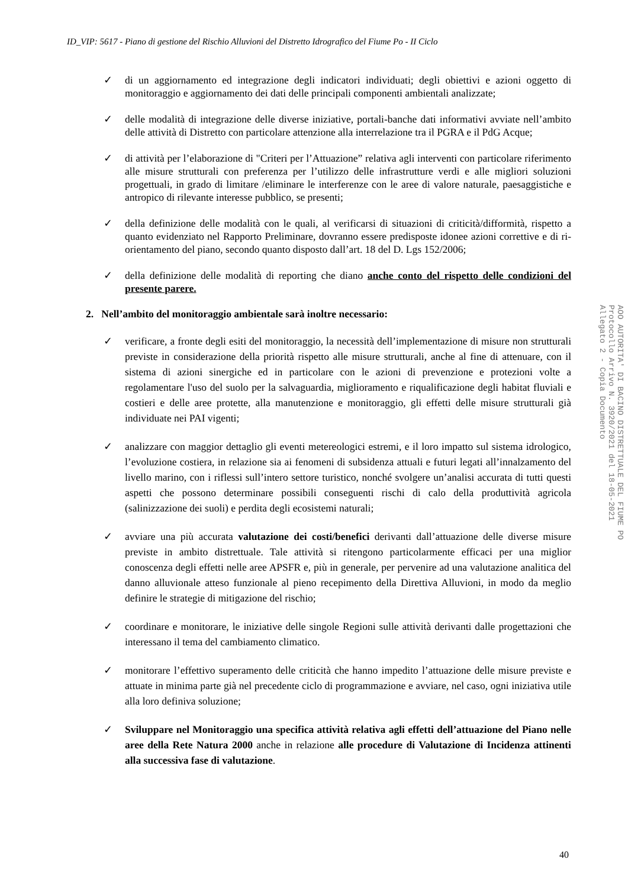ID_VIP: 5617 - Piano di gestione del Rischio Alluvioni del Distretto Idrografico del Fiume Po - II Ciclo
✓ di un aggiornamento ed integrazione degli indicatori individuati; degli obiettivi e azioni oggetto di monitoraggio e aggiornamento dei dati delle principali componenti ambientali analizzate;
✓ delle modalità di integrazione delle diverse iniziative, portali-banche dati informativi avviate nell’ambito delle attività di Distretto con particolare attenzione alla interrelazione tra il PGRA e il PdG Acque;
✓ di attività per l’elaborazione di "Criteri per l’Attuazione” relativa agli interventi con particolare riferimento alle misure strutturali con preferenza per l’utilizzo delle infrastrutture verdi e alle migliori soluzioni progettuali, in grado di limitare /eliminare le interferenze con le aree di valore naturale, paesaggistiche e antropico di rilevante interesse pubblico, se presenti;
✓ della definizione delle modalità con le quali, al verificarsi di situazioni di criticità/difformità, rispetto a quanto evidenziato nel Rapporto Preliminare, dovranno essere predisposte idonee azioni correttive e di ri-orientamento del piano, secondo quanto disposto dall’art. 18 del D. Lgs 152/2006;
✓ della definizione delle modalità di reporting che diano anche conto del rispetto delle condizioni del presente parere.
2. Nell’ambito del monitoraggio ambientale sarà inoltre necessario:
✓ verificare, a fronte degli esiti del monitoraggio, la necessità dell’implementazione di misure non strutturali previste in considerazione della priorità rispetto alle misure strutturali, anche al fine di attenuare, con il sistema di azioni sinergiche ed in particolare con le azioni di prevenzione e protezioni volte a regolamentare l'uso del suolo per la salvaguardia, miglioramento e riqualificazione degli habitat fluviali e costieri e delle aree protette, alla manutenzione e monitoraggio, gli effetti delle misure strutturali già individuate nei PAI vigenti;
✓ analizzare con maggior dettaglio gli eventi metereologici estremi, e il loro impatto sul sistema idrologico, l’evoluzione costiera, in relazione sia ai fenomeni di subsidenza attuali e futuri legati all’innalzamento del livello marino, con i riflessi sull’intero settore turistico, nonché svolgere un’analisi accurata di tutti questi aspetti che possono determinare possibili conseguenti rischi di calo della produttività agricola (salinizzazione dei suoli) e perdita degli ecosistemi naturali;
✓ avviare una più accurata valutazione dei costi/benefici derivanti dall’attuazione delle diverse misure previste in ambito distrettuale. Tale attività si ritengono particolarmente efficaci per una miglior conoscenza degli effetti nelle aree APSFR e, più in generale, per pervenire ad una valutazione analitica del danno alluvionale atteso funzionale al pieno recepimento della Direttiva Alluvioni, in modo da meglio definire le strategie di mitigazione del rischio;
✓ coordinare e monitorare, le iniziative delle singole Regioni sulle attività derivanti dalle progettazioni che interessano il tema del cambiamento climatico.
✓ monitorare l’effettivo superamento delle criticità che hanno impedito l’attuazione delle misure previste e attuate in minima parte già nel precedente ciclo di programmazione e avviare, nel caso, ogni iniziativa utile alla loro definiva soluzione;
✓ Sviluppare nel Monitoraggio una specifica attività relativa agli effetti dell’attuazione del Piano nelle aree della Rete Natura 2000 anche in relazione alle procedure di Valutazione di Incidenza attinenti alla successiva fase di valutazione.
AOO AUTORITA' DI BACINO DISTRETTUALE DEL FIUME PO
Protocollo Arrivo N. 3920/2021 del 18-05-2021
Allegato 2 - Copia Documento
40